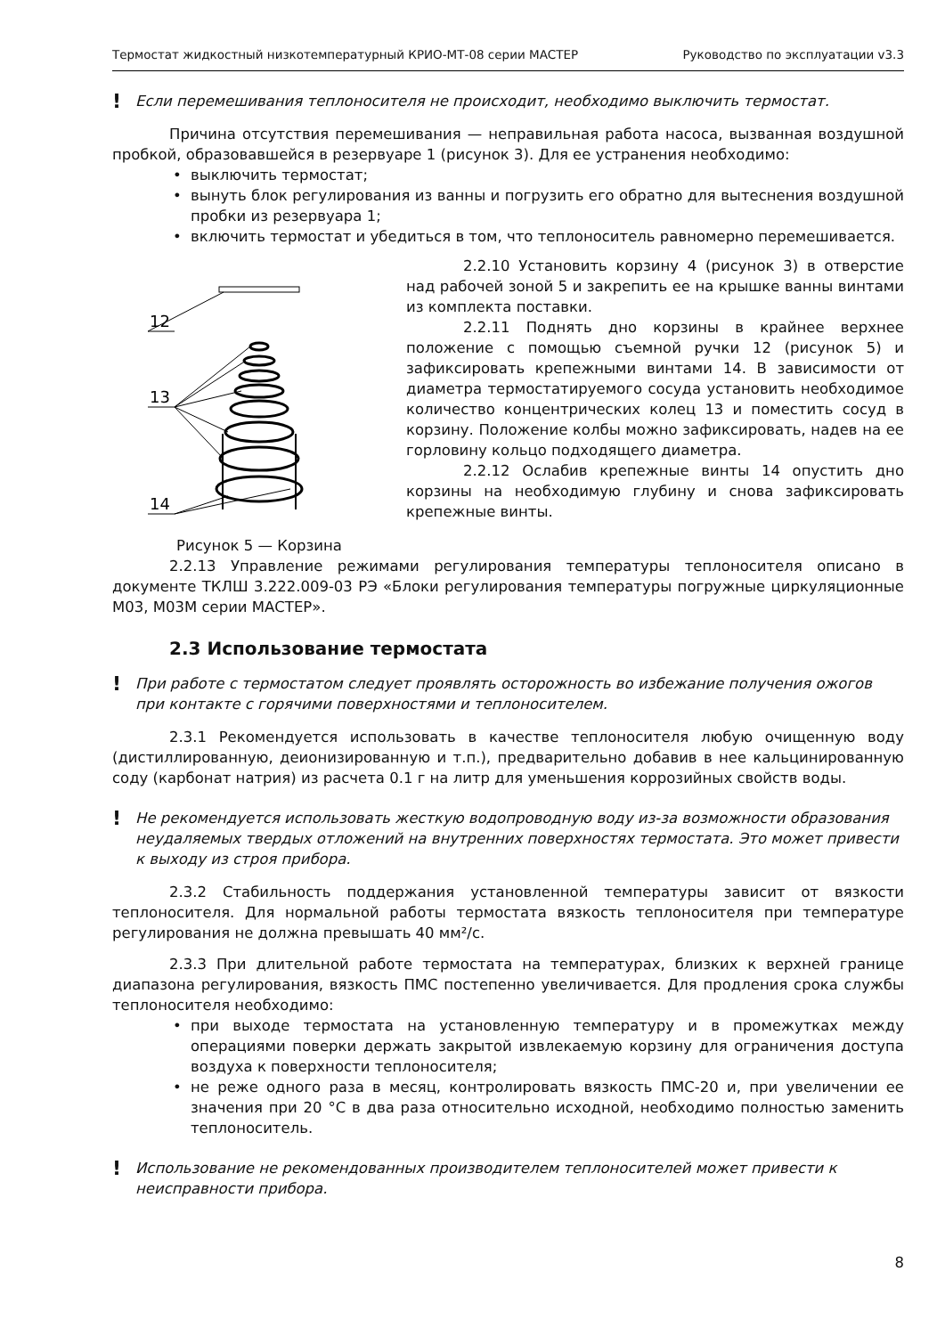Термостат жидкостный низкотемпературный КРИО-МТ-08 серии МАСТЕР Руководство по эксплуатации v3.3
! Если перемешивания теплоносителя не происходит, необходимо выключить термостат.
Причина отсутствия перемешивания — неправильная работа насоса, вызванная воздушной пробкой, образовавшейся в резервуаре 1 (рисунок 3). Для ее устранения необходимо:
• выключить термостат;
• вынуть блок регулирования из ванны и погрузить его обратно для вытеснения воздушной пробки из резервуара 1;
• включить термостат и убедиться в том, что теплоноситель равномерно перемешивается.
12
13
14
Рисунок 5 — Корзина
2.2.10 Установить корзину 4 (рисунок 3) в отверстие над рабочей зоной 5 и закрепить ее на крышке ванны винтами из комплекта поставки.
2.2.11 Поднять дно корзины в крайнее верхнее положение с помощью съемной ручки 12 (рисунок 5) и зафиксировать крепежными винтами 14. В зависимости от диаметра термостатируемого сосуда установить необходимое количество концентрических колец 13 и поместить сосуд в корзину. Положение колбы можно зафиксировать, надев на ее горловину кольцо подходящего диаметра.
2.2.12 Ослабив крепежные винты 14 опустить дно корзины на необходимую глубину и снова зафиксировать крепежные винты.
2.2.13 Управление режимами регулирования температуры теплоносителя описано в документе ТКЛШ 3.222.009-03 РЭ «Блоки регулирования температуры погружные циркуляционные М03, М03М серии МАСТЕР».
2.3 Использование термостата
! При работе с термостатом следует проявлять осторожность во избежание получения ожогов при контакте с горячими поверхностями и теплоносителем.
2.3.1 Рекомендуется использовать в качестве теплоносителя любую очищенную воду (дистиллированную, деионизированную и т.п.), предварительно добавив в нее кальцинированную соду (карбонат натрия) из расчета 0.1 г на литр для уменьшения коррозийных свойств воды.
! Не рекомендуется использовать жесткую водопроводную воду из-за возможности образования неудаляемых твердых отложений на внутренних поверхностях термостата. Это может привести к выходу из строя прибора.
2.3.2 Стабильность поддержания установленной температуры зависит от вязкости теплоносителя. Для нормальной работы термостата вязкость теплоносителя при температуре регулирования не должна превышать 40 мм²/с.
2.3.3 При длительной работе термостата на температурах, близких к верхней границе диапазона регулирования, вязкость ПМС постепенно увеличивается. Для продления срока службы теплоносителя необходимо:
• при выходе термостата на установленную температуру и в промежутках между операциями поверки держать закрытой извлекаемую корзину для ограничения доступа воздуха к поверхности теплоносителя;
• не реже одного раза в месяц, контролировать вязкость ПМС-20 и, при увеличении ее значения при 20 °C в два раза относительно исходной, необходимо полностью заменить теплоноситель.
! Использование не рекомендованных производителем теплоносителей может привести к неисправности прибора.
8